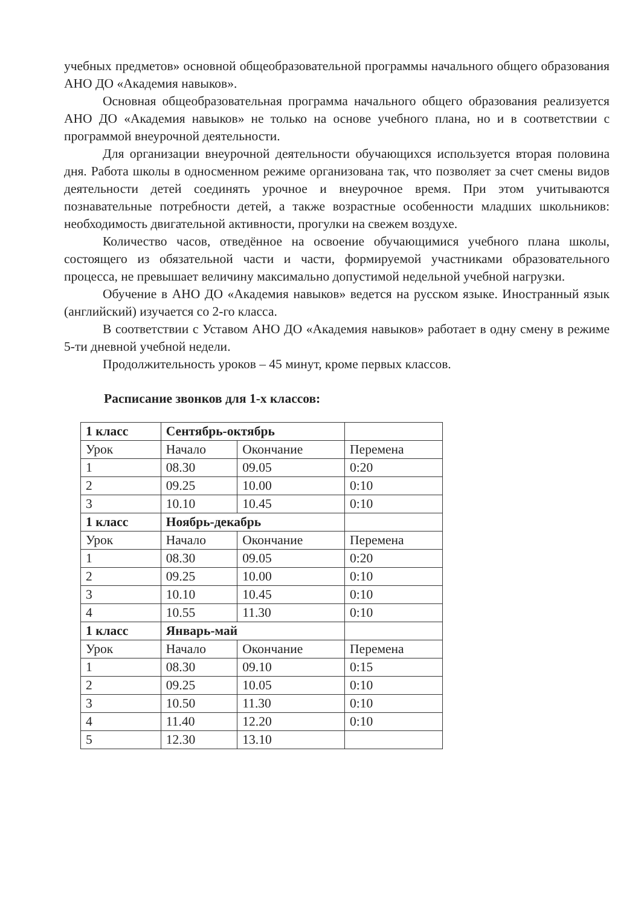учебных предметов» основной общеобразовательной программы начального общего образования АНО ДО «Академия навыков».
Основная общеобразовательная программа начального общего образования реализуется АНО ДО «Академия навыков» не только на основе учебного плана, но и в соответствии с программой внеурочной деятельности.
Для организации внеурочной деятельности обучающихся используется вторая половина дня. Работа школы в односменном режиме организована так, что позволяет за счет смены видов деятельности детей соединять урочное и внеурочное время. При этом учитываются познавательные потребности детей, а также возрастные особенности младших школьников: необходимость двигательной активности, прогулки на свежем воздухе.
Количество часов, отведённое на освоение обучающимися учебного плана школы, состоящего из обязательной части и части, формируемой участниками образовательного процесса, не превышает величину максимально допустимой недельной учебной нагрузки.
Обучение в АНО ДО «Академия навыков» ведется на русском языке. Иностранный язык (английский) изучается со 2-го класса.
В соответствии с Уставом АНО ДО «Академия навыков» работает в одну смену в режиме 5-ти дневной учебной недели.
Продолжительность уроков – 45 минут, кроме первых классов.
Расписание звонков для 1-х классов:
| 1 класс | Сентябрь-октябрь | | |
| Урок | Начало | Окончание | Перемена |
| 1 | 08.30 | 09.05 | 0:20 |
| 2 | 09.25 | 10.00 | 0:10 |
| 3 | 10.10 | 10.45 | 0:10 |
| 1 класс | Ноябрь-декабрь | | |
| Урок | Начало | Окончание | Перемена |
| 1 | 08.30 | 09.05 | 0:20 |
| 2 | 09.25 | 10.00 | 0:10 |
| 3 | 10.10 | 10.45 | 0:10 |
| 4 | 10.55 | 11.30 | 0:10 |
| 1 класс | Январь-май | | |
| Урок | Начало | Окончание | Перемена |
| 1 | 08.30 | 09.10 | 0:15 |
| 2 | 09.25 | 10.05 | 0:10 |
| 3 | 10.50 | 11.30 | 0:10 |
| 4 | 11.40 | 12.20 | 0:10 |
| 5 | 12.30 | 13.10 | |